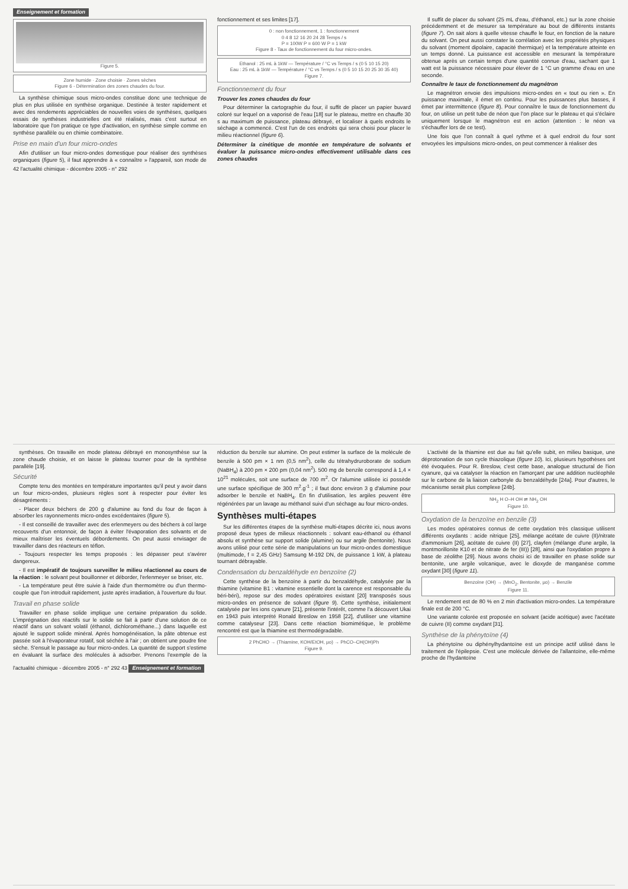Enseignement et formation
Figure 5.
Zone humide · Zone choisie · Zones sèches
Figure 6 - Détermination des zones chaudes du four.
La synthèse chimique sous micro-ondes constitue donc une technique de plus en plus utilisée en synthèse organique. Destinée à tester rapidement et avec des rendements appréciables de nouvelles voies de synthèses, quelques essais de synthèses industrielles ont été réalisés, mais c'est surtout en laboratoire que l'on pratique ce type d'activation, en synthèse simple comme en synthèse parallèle ou en chimie combinatoire.
Prise en main d'un four micro-ondes
Afin d'utiliser un four micro-ondes domestique pour réaliser des synthèses organiques (figure 5), il faut apprendre à « connaître » l'appareil, son mode de fonctionnement et ses limites [17].
0 : non fonctionnement, 1 : fonctionnement
0 4 8 12 16 20 24 28 Temps / s
P = 100W P = 600 W P = 1 kW
Figure 8 - Taux de fonctionnement du four micro-ondes.
Ethanol : 25 mL à 1kW — Température / °C vs Temps / s (0 5 10 15 20)
Eau : 25 mL à 1kW — Température / °C vs Temps / s (0 5 10 15 20 25 30 35 40)
Figure 7.
Fonctionnement du four
Trouver les zones chaudes du four
Pour déterminer la cartographie du four, il suffit de placer un papier buvard coloré sur lequel on a vaporisé de l'eau [18] sur le plateau, mettre en chauffe 30 s au maximum de puissance, plateau débrayé, et localiser à quels endroits le séchage a commencé. C'est l'un de ces endroits qui sera choisi pour placer le milieu réactionnel (figure 6).
Déterminer la cinétique de montée en température de solvants et évaluer la puissance micro-ondes effectivement utilisable dans ces zones chaudes
Il suffit de placer du solvant (25 mL d'eau, d'éthanol, etc.) sur la zone choisie précédemment et de mesurer sa température au bout de différents instants (figure 7). On sait alors à quelle vitesse chauffe le four, en fonction de la nature du solvant. On peut aussi constater la corrélation avec les propriétés physiques du solvant (moment dipolaire, capacité thermique) et la température atteinte en un temps donné. La puissance est accessible en mesurant la température obtenue après un certain temps d'une quantité connue d'eau, sachant que 1 watt est la puissance nécessaire pour élever de 1 °C un gramme d'eau en une seconde.
Connaître le taux de fonctionnement du magnétron
Le magnétron envoie des impulsions micro-ondes en « tout ou rien ». En puissance maximale, il émet en continu. Pour les puissances plus basses, il émet par intermittence (figure 8). Pour connaître le taux de fonctionnement du four, on utilise un petit tube de néon que l'on place sur le plateau et qui s'éclaire uniquement lorsque le magnétron est en action (attention : le néon va s'échauffer lors de ce test).
Une fois que l'on connaît à quel rythme et à quel endroit du four sont envoyées les impulsions micro-ondes, on peut commencer à réaliser des
42 l'actualité chimique - décembre 2005 - n° 292
synthèses. On travaille en mode plateau débrayé en monosynthèse sur la zone chaude choisie, et on laisse le plateau tourner pour de la synthèse parallèle [19].
Sécurité
Compte tenu des montées en température importantes qu'il peut y avoir dans un four micro-ondes, plusieurs règles sont à respecter pour éviter les désagréments :
- Placer deux béchers de 200 g d'alumine au fond du four de façon à absorber les rayonnements micro-ondes excédentaires (figure 5).
- Il est conseillé de travailler avec des erlenmeyers ou des béchers à col large recouverts d'un entonnoir, de façon à éviter l'évaporation des solvants et de mieux maîtriser les éventuels débordements. On peut aussi envisager de travailler dans des réacteurs en téflon.
- Toujours respecter les temps proposés : les dépasser peut s'avérer dangereux.
- Il est impératif de toujours surveiller le milieu réactionnel au cours de la réaction : le solvant peut bouillonner et déborder, l'erlenmeyer se briser, etc.
- La température peut être suivie à l'aide d'un thermomètre ou d'un thermo-couple que l'on introduit rapidement, juste après irradiation, à l'ouverture du four.
Travail en phase solide
Travailler en phase solide implique une certaine préparation du solide. L'imprégnation des réactifs sur le solide se fait à partir d'une solution de ce réactif dans un solvant volatil (éthanol, dichlorométhane...) dans laquelle est ajouté le support solide minéral. Après homogénéisation, la pâte obtenue est passée soit à l'évaporateur rotatif, soit séchée à l'air ; on obtient une poudre fine sèche. S'ensuit le passage au four micro-ondes. La quantité de support s'estime en évaluant la surface des molécules à adsorber. Prenons l'exemple de la réduction du benzile sur alumine. On peut estimer la surface de la molécule de benzile à 500 pm × 1 nm (0,5 nm<sup>2</sup>), celle du tétrahydruroborate de sodium (NaBH<sub>4</sub>) à 200 pm × 200 pm (0,04 nm<sup>2</sup>). 500 mg de benzile correspond à 1,4 × 10<sup>21</sup> molécules, soit une surface de 700 m<sup>2</sup>. Or l'alumine utilisée ici possède une surface spécifique de 300 m<sup>2</sup>.g<sup>-1</sup> ; il faut donc environ 3 g d'alumine pour adsorber le benzile et NaBH<sub>4</sub>. En fin d'utilisation, les argiles peuvent être régénérées par un lavage au méthanol suivi d'un séchage au four micro-ondes.
Synthèses multi-étapes
Sur les différentes étapes de la synthèse multi-étapes décrite ici, nous avons proposé deux types de milieux réactionnels : solvant eau-éthanol ou éthanol absolu et synthèse sur support solide (alumine) ou sur argile (bentonite). Nous avons utilisé pour cette série de manipulations un four micro-ondes domestique (multimode, f = 2,45 GHz) Samsung M-192 DN, de puissance 1 kW, à plateau tournant débrayable.
Condensation du benzaldéhyde en benzoïne (2)
Cette synthèse de la benzoïne à partir du benzaldéhyde, catalysée par la thiamine (vitamine B1 : vitamine essentielle dont la carence est responsable du béri-béri), repose sur des modes opératoires existant [20] transposés sous micro-ondes en présence de solvant (figure 9). Cette synthèse, initialement catalysée par les ions cyanure [21], présente l'intérêt, comme l'a découvert Ukai en 1943 puis interprété Ronald Breslow en 1958 [22], d'utiliser une vitamine comme catalyseur [23]. Dans cette réaction biomimétique, le problème rencontré est que la thiamine est thermodégradable.
2 PhCHO → (Thiamine, KOH/EtOH, µo) → PhCO–CH(OH)Ph
Figure 9.
L'activité de la thiamine est due au fait qu'elle subit, en milieu basique, une déprotonation de son cycle thiazolique (figure 10). Ici, plusieurs hypothèses ont été évoquées. Pour R. Breslow, c'est cette base, analogue structural de l'ion cyanure, qui va catalyser la réaction en l'amorçant par une addition nucléophile sur le carbone de la liaison carbonyle du benzaldéhyde [24a]. Pour d'autres, le mécanisme serait plus complexe [24b].
NH<sub>2</sub> H O–H OH ⇌ NH<sub>2</sub> OH
Figure 10.
Oxydation de la benzoïne en benzile (3)
Les modes opératoires connus de cette oxydation très classique utilisent différents oxydants : acide nitrique [25], mélange acétate de cuivre (II)/nitrate d'ammonium [26], acétate de cuivre (II) [27], clayfen (mélange d'une argile, la montmorillonite K10 et de nitrate de fer (III)) [28], ainsi que l'oxydation propre à base de zéolithe [29]. Nous avons choisi ici de travailler en phase solide sur bentonite, une argile volcanique, avec le dioxyde de manganèse comme oxydant [30] (figure 11).
Benzoïne (OH) → (MnO<sub>2</sub>, Bentonite, µo) → Benzile
Figure 11.
Le rendement est de 80 % en 2 min d'activation micro-ondes. La température finale est de 200 °C.
Une variante colorée est proposée en solvant (acide acétique) avec l'acétate de cuivre (II) comme oxydant [31].
Synthèse de la phénytoïne (4)
La phénytoïne ou diphénylhydantoïne est un principe actif utilisé dans le traitement de l'épilepsie. C'est une molécule dérivée de l'allantoïne, elle-même proche de l'hydantoïne
l'actualité chimique - décembre 2005 - n° 292 43 Enseignement et formation